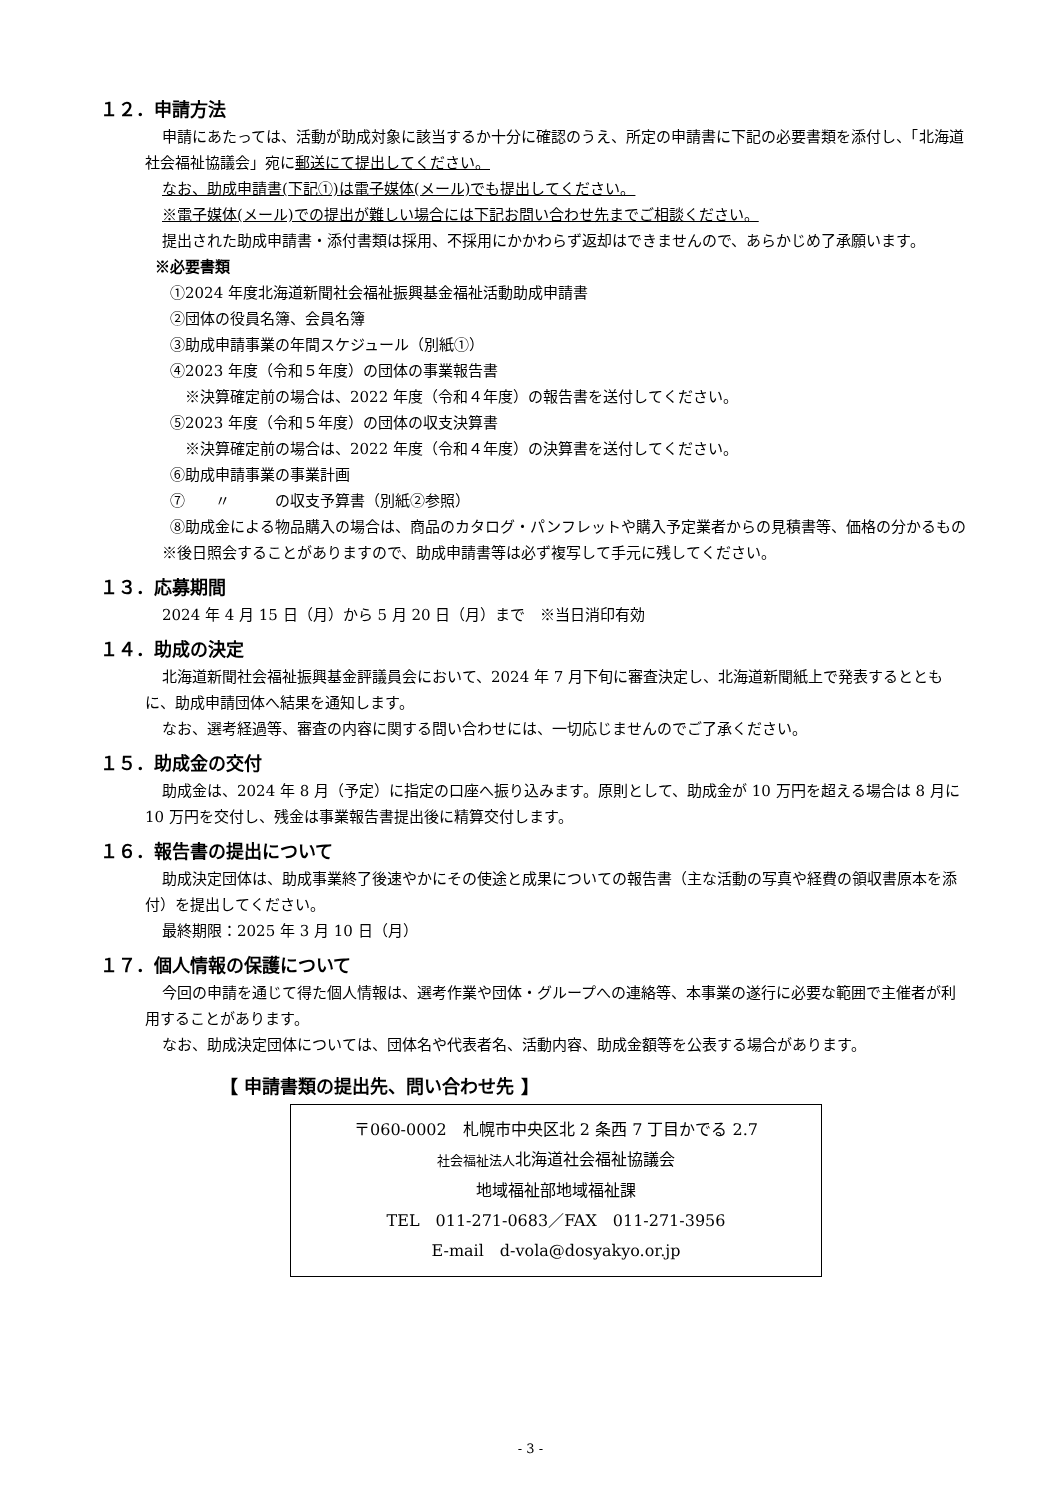１２．申請方法
申請にあたっては、活動が助成対象に該当するか十分に確認のうえ、所定の申請書に下記の必要書類を添付し、「北海道社会福祉協議会」宛に郵送にて提出してください。
なお、助成申請書(下記①)は電子媒体(メール)でも提出してください。
※電子媒体(メール)での提出が難しい場合には下記お問い合わせ先までご相談ください。
提出された助成申請書・添付書類は採用、不採用にかかわらず返却はできませんので、あらかじめ了承願います。
※必要書類
①2024 年度北海道新聞社会福祉振興基金福祉活動助成申請書
②団体の役員名簿、会員名簿
③助成申請事業の年間スケジュール（別紙①）
④2023 年度（令和５年度）の団体の事業報告書
※決算確定前の場合は、2022 年度（令和４年度）の報告書を送付してください。
⑤2023 年度（令和５年度）の団体の収支決算書
※決算確定前の場合は、2022 年度（令和４年度）の決算書を送付してください。
⑥助成申請事業の事業計画
⑦　　〃　　　の収支予算書（別紙②参照）
⑧助成金による物品購入の場合は、商品のカタログ・パンフレットや購入予定業者からの見積書等、価格の分かるもの
※後日照会することがありますので、助成申請書等は必ず複写して手元に残してください。
１３．応募期間
2024 年 4 月 15 日（月）から 5 月 20 日（月）まで　※当日消印有効
１４．助成の決定
北海道新聞社会福祉振興基金評議員会において、2024 年 7 月下旬に審査決定し、北海道新聞紙上で発表するとともに、助成申請団体へ結果を通知します。
なお、選考経過等、審査の内容に関する問い合わせには、一切応じませんのでご了承ください。
１５．助成金の交付
助成金は、2024 年 8 月（予定）に指定の口座へ振り込みます。原則として、助成金が 10 万円を超える場合は 8 月に 10 万円を交付し、残金は事業報告書提出後に精算交付します。
１６．報告書の提出について
助成決定団体は、助成事業終了後速やかにその使途と成果についての報告書（主な活動の写真や経費の領収書原本を添付）を提出してください。
最終期限：2025 年 3 月 10 日（月）
１７．個人情報の保護について
今回の申請を通じて得た個人情報は、選考作業や団体・グループへの連絡等、本事業の遂行に必要な範囲で主催者が利用することがあります。
なお、助成決定団体については、団体名や代表者名、活動内容、助成金額等を公表する場合があります。
【 申請書類の提出先、問い合わせ先 】
〒060-0002　札幌市中央区北 2 条西 7 丁目かでる 2.7
社会福祉法人北海道社会福祉協議会
地域福祉部地域福祉課
TEL　011-271-0683／FAX　011-271-3956
E-mail　d-vola@dosyakyo.or.jp
- 3 -